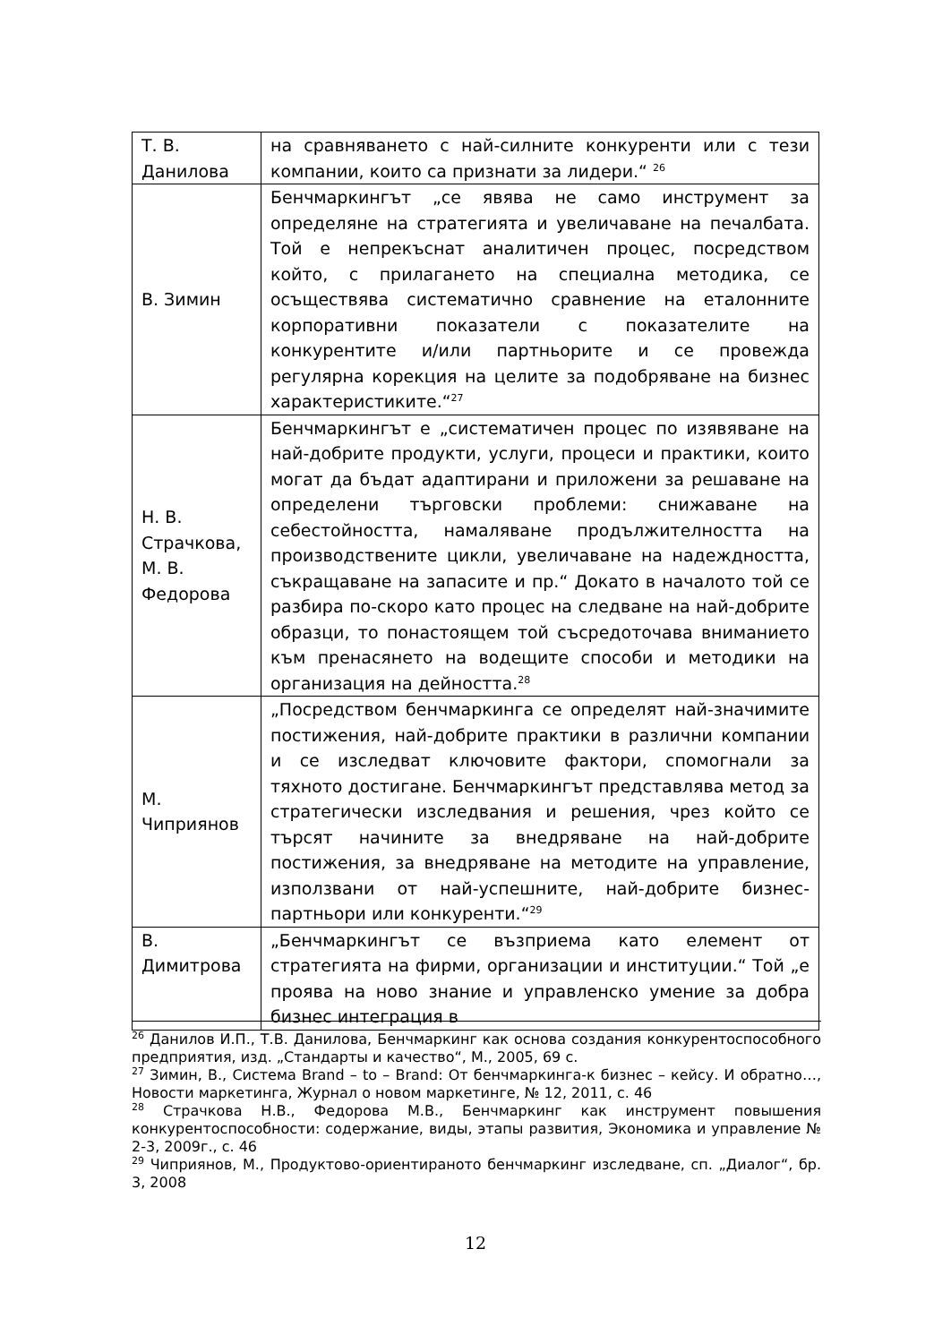| Т. В. Данилова | на сравняването с най-силните конкуренти или с тези компании, които са признати за лидери.“ <sup>26</sup> |
| В. Зимин | Бенчмаркингът „се явява не само инструмент за определяне на стратегията и увеличаване на печалбата. Той е непрекъснат аналитичен процес, посредством който, с прилагането на специална методика, се осъществява систематично сравнение на еталонните корпоративни показатели с показателите на конкурентите и/или партньорите и се провежда регулярна корекция на целите за подобряване на бизнес характеристиките.“<sup>27</sup> |
| Н. В. Страчкова, М. В. Федорова | Бенчмаркингът е „систематичен процес по изявяване на най-добрите продукти, услуги, процеси и практики, които могат да бъдат адаптирани и приложени за решаване на определени търговски проблеми: снижаване на себестойността, намаляване продължителността на производствените цикли, увеличаване на надеждността, съкращаване на запасите и пр.“ Докато в началото той се разбира по-скоро като процес на следване на най-добрите образци, то понастоящем той съсредоточава вниманието към пренасянето на водещите способи и методики на организация на дейността.<sup>28</sup> |
| М. Чиприянов | „Посредством бенчмаркинга се определят най-значимите постижения, най-добрите практики в различни компании и се изследват ключовите фактори, спомогнали за тяхното достигане. Бенчмаркингът представлява метод за стратегически изследвания и решения, чрез който се търсят начините за внедряване на най-добрите постижения, за внедряване на методите на управление, използвани от най-успешните, най-добрите бизнес-партньори или конкуренти.“<sup>29</sup> |
| В. Димитрова | „Бенчмаркингът се възприема като елемент от стратегията на фирми, организации и институции.“ Той „е проява на ново знание и управленско умение за добра бизнес интеграция в |
<sup>26</sup> Данилов И.П., Т.В. Данилова, Бенчмаркинг как основа создания конкурентоспособного предприятия, изд. „Стандарты и качество“, М., 2005, 69 с.
<sup>27</sup> Зимин, В., Система Brand – to – Brand: От бенчмаркинга-к бизнес – кейсу. И обратно…, Новости маркетинга, Журнал о новом маркетинге, № 12, 2011, с. 46
<sup>28</sup> Страчкова Н.В., Федорова М.В., Бенчмаркинг как инструмент повышения конкурентоспособности: содержание, виды, этапы развития, Экономика и управление № 2-3, 2009г., с. 46
<sup>29</sup> Чиприянов, М., Продуктово-ориентираното бенчмаркинг изследване, сп. „Диалог“, бр. 3, 2008
12